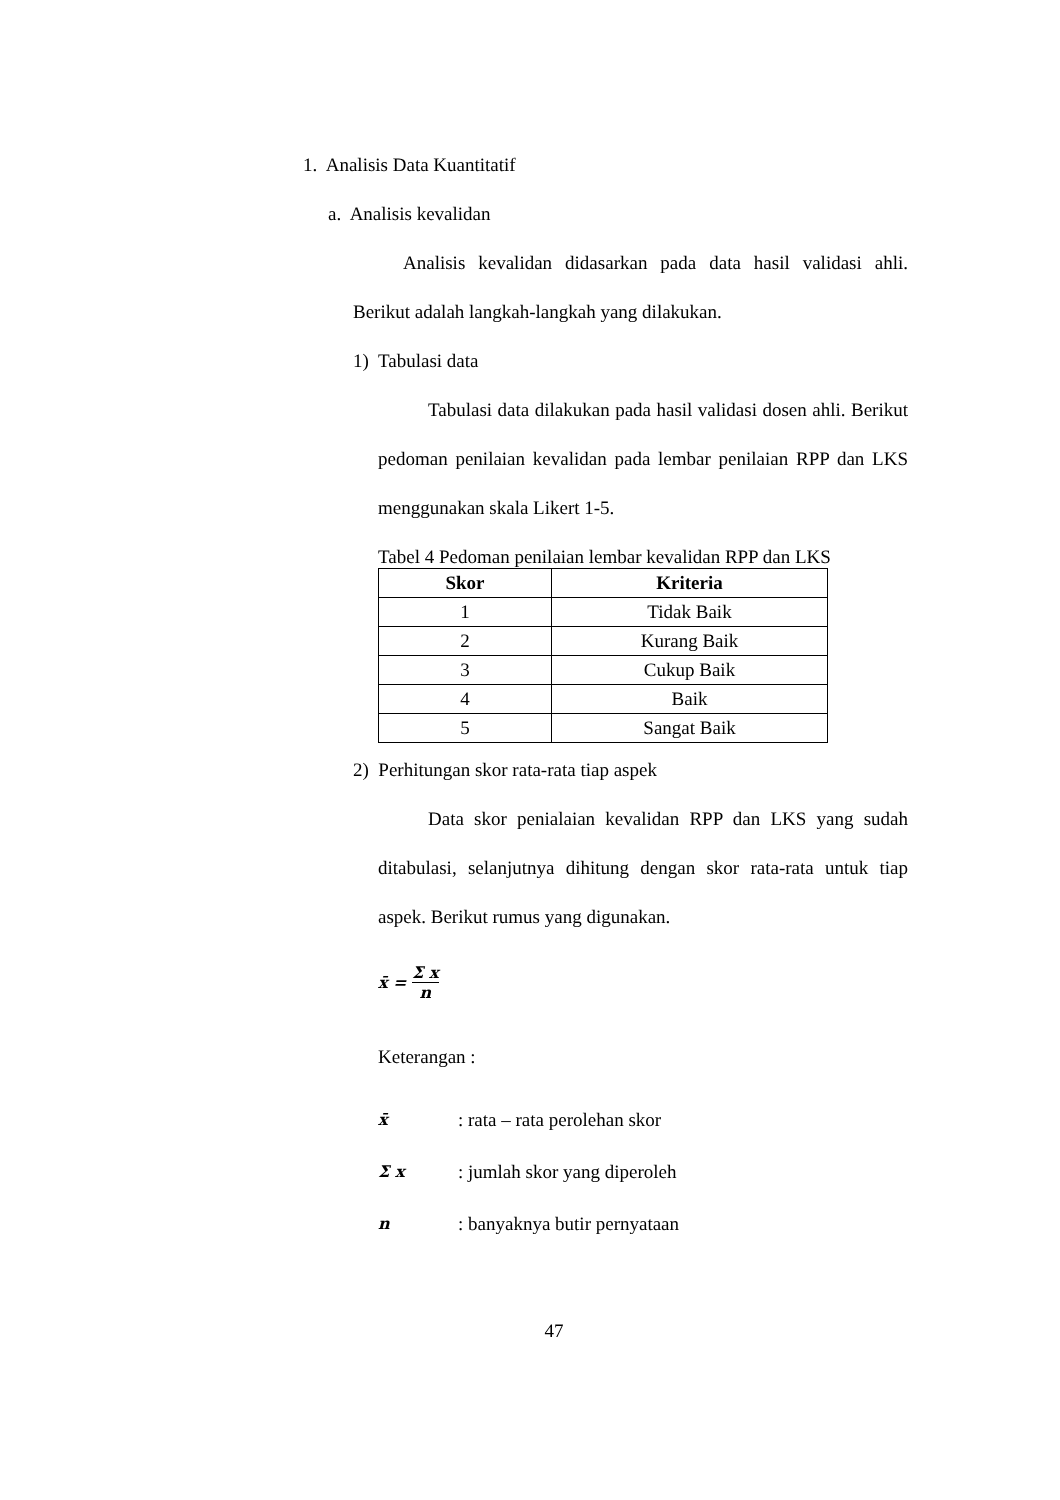1. Analisis Data Kuantitatif
a. Analisis kevalidan
Analisis kevalidan didasarkan pada data hasil validasi ahli. Berikut adalah langkah-langkah yang dilakukan.
1) Tabulasi data
Tabulasi data dilakukan pada hasil validasi dosen ahli. Berikut pedoman penilaian kevalidan pada lembar penilaian RPP dan LKS menggunakan skala Likert 1-5.
Tabel 4 Pedoman penilaian lembar kevalidan RPP dan LKS
| Skor | Kriteria |
| --- | --- |
| 1 | Tidak Baik |
| 2 | Kurang Baik |
| 3 | Cukup Baik |
| 4 | Baik |
| 5 | Sangat Baik |
2) Perhitungan skor rata-rata tiap aspek
Data skor penialaian kevalidan RPP dan LKS yang sudah ditabulasi, selanjutnya dihitung dengan skor rata-rata untuk tiap aspek. Berikut rumus yang digunakan.
x̄ = Σ x n
Keterangan :
x̄: rata – rata perolehan skor
Σ x: jumlah skor yang diperoleh
n: banyaknya butir pernyataan
47